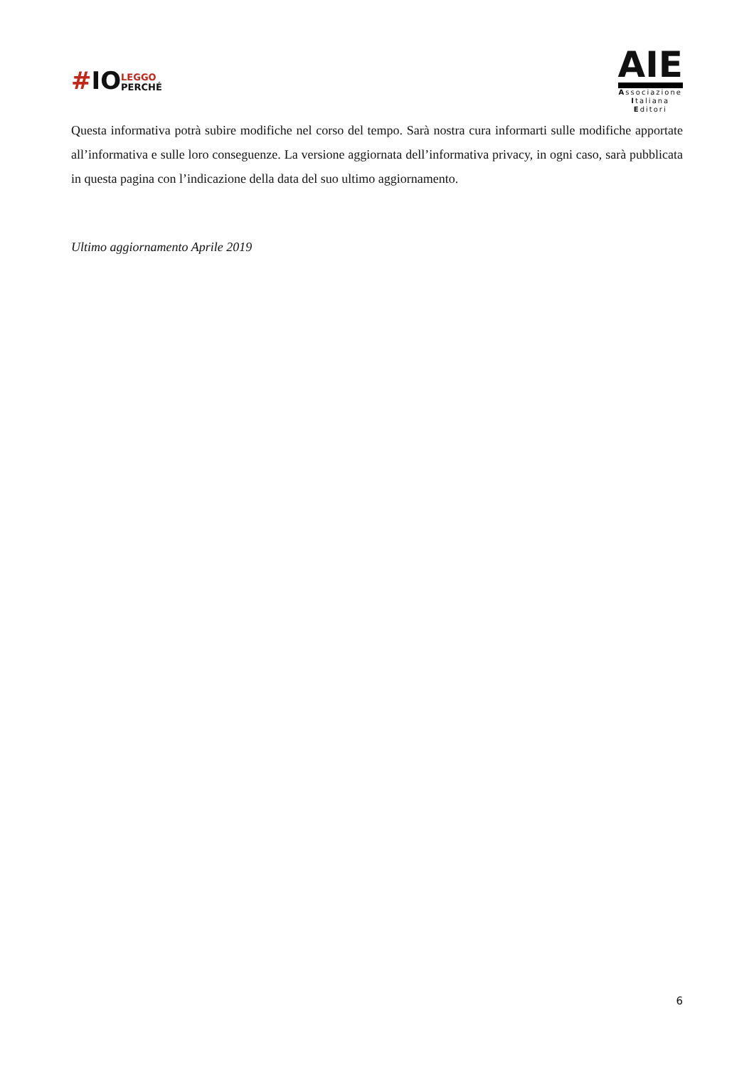#IOLEGGO
PERCHÉ
AIE
Associazione
Italiana
Editori
Questa informativa potrà subire modifiche nel corso del tempo. Sarà nostra cura informarti sulle modifiche apportate all’informativa e sulle loro conseguenze. La versione aggiornata dell’informativa privacy, in ogni caso, sarà pubblicata in questa pagina con l’indicazione della data del suo ultimo aggiornamento.
Ultimo aggiornamento Aprile 2019
6